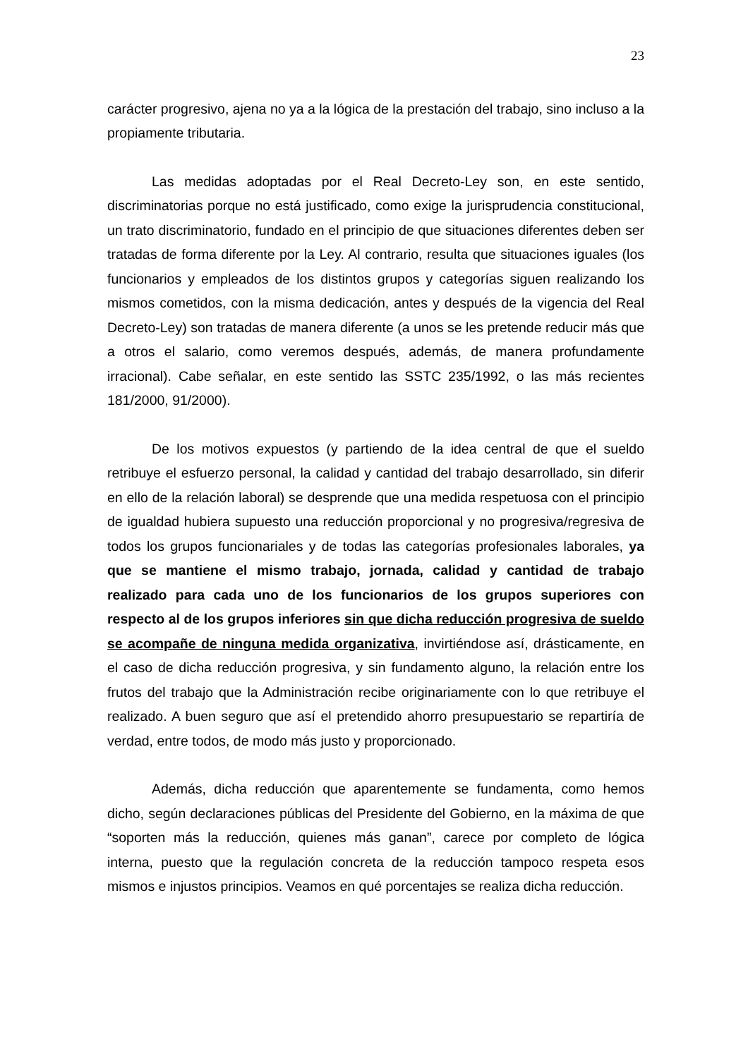23
carácter progresivo, ajena no ya a la lógica de la prestación del trabajo, sino incluso a la propiamente tributaria.
Las medidas adoptadas por el Real Decreto-Ley son, en este sentido, discriminatorias porque no está justificado, como exige la jurisprudencia constitucional, un trato discriminatorio, fundado en el principio de que situaciones diferentes deben ser tratadas de forma diferente por la Ley. Al contrario, resulta que situaciones iguales (los funcionarios y empleados de los distintos grupos y categorías siguen realizando los mismos cometidos, con la misma dedicación, antes y después de la vigencia del Real Decreto-Ley) son tratadas de manera diferente (a unos se les pretende reducir más que a otros el salario, como veremos después, además, de manera profundamente irracional). Cabe señalar, en este sentido las SSTC 235/1992, o las más recientes 181/2000, 91/2000).
De los motivos expuestos (y partiendo de la idea central de que el sueldo retribuye el esfuerzo personal, la calidad y cantidad del trabajo desarrollado, sin diferir en ello de la relación laboral) se desprende que una medida respetuosa con el principio de igualdad hubiera supuesto una reducción proporcional y no progresiva/regresiva de todos los grupos funcionariales y de todas las categorías profesionales laborales, ya que se mantiene el mismo trabajo, jornada, calidad y cantidad de trabajo realizado para cada uno de los funcionarios de los grupos superiores con respecto al de los grupos inferiores sin que dicha reducción progresiva de sueldo se acompañe de ninguna medida organizativa, invirtiéndose así, drásticamente, en el caso de dicha reducción progresiva, y sin fundamento alguno, la relación entre los frutos del trabajo que la Administración recibe originariamente con lo que retribuye el realizado. A buen seguro que así el pretendido ahorro presupuestario se repartiría de verdad, entre todos, de modo más justo y proporcionado.
Además, dicha reducción que aparentemente se fundamenta, como hemos dicho, según declaraciones públicas del Presidente del Gobierno, en la máxima de que “soporten más la reducción, quienes más ganan”, carece por completo de lógica interna, puesto que la regulación concreta de la reducción tampoco respeta esos mismos e injustos principios. Veamos en qué porcentajes se realiza dicha reducción.